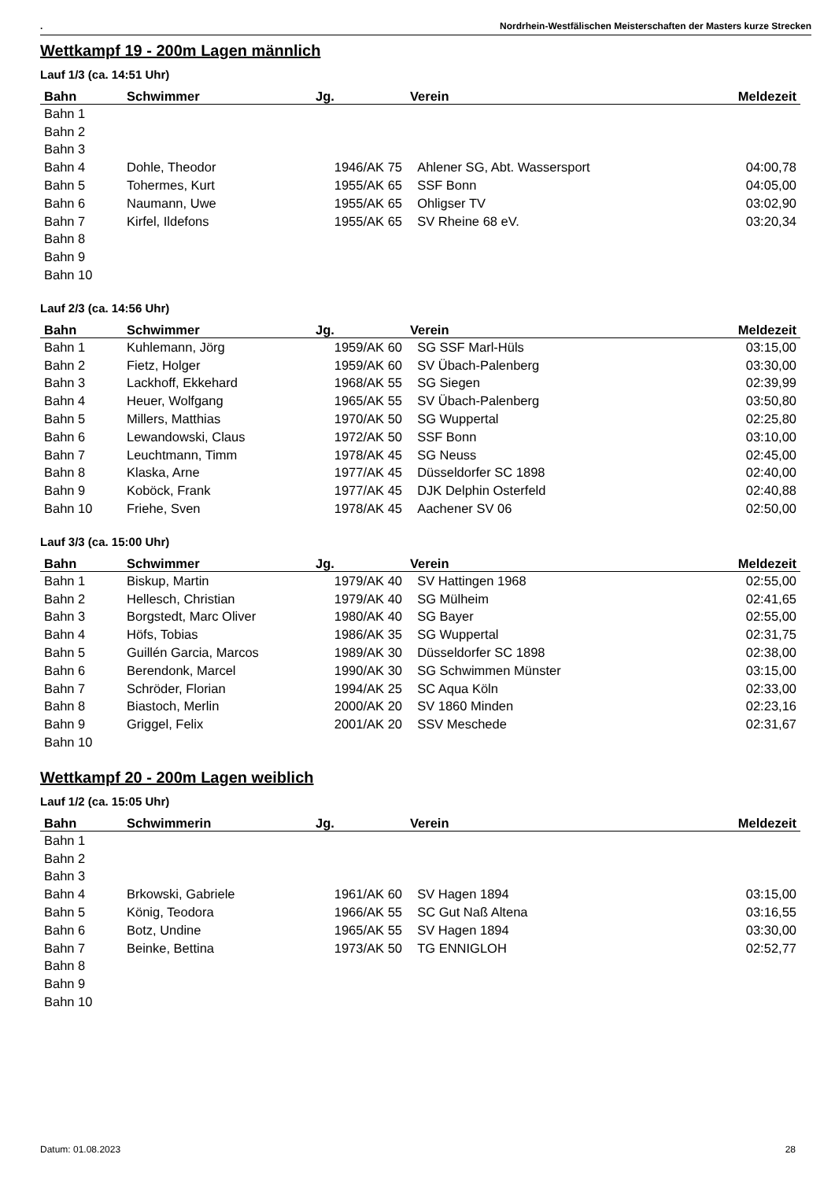. Nordrhein-Westfälischen Meisterschaften der Masters kurze Strecken
Wettkampf 19 - 200m Lagen männlich
Lauf 1/3 (ca. 14:51 Uhr)
| Bahn | Schwimmer | Jg. | Verein | Meldezeit |
| --- | --- | --- | --- | --- |
| Bahn 1 | | | | |
| Bahn 2 | | | | |
| Bahn 3 | | | | |
| Bahn 4 | Dohle, Theodor | 1946/AK 75 | Ahlener SG, Abt. Wassersport | 04:00,78 |
| Bahn 5 | Tohermes, Kurt | 1955/AK 65 | SSF Bonn | 04:05,00 |
| Bahn 6 | Naumann, Uwe | 1955/AK 65 | Ohligser TV | 03:02,90 |
| Bahn 7 | Kirfel, Ildefons | 1955/AK 65 | SV Rheine 68 eV. | 03:20,34 |
| Bahn 8 | | | | |
| Bahn 9 | | | | |
| Bahn 10 | | | | |
Lauf 2/3 (ca. 14:56 Uhr)
| Bahn | Schwimmer | Jg. | Verein | Meldezeit |
| --- | --- | --- | --- | --- |
| Bahn 1 | Kuhlemann, Jörg | 1959/AK 60 | SG SSF Marl-Hüls | 03:15,00 |
| Bahn 2 | Fietz, Holger | 1959/AK 60 | SV Übach-Palenberg | 03:30,00 |
| Bahn 3 | Lackhoff, Ekkehard | 1968/AK 55 | SG Siegen | 02:39,99 |
| Bahn 4 | Heuer, Wolfgang | 1965/AK 55 | SV Übach-Palenberg | 03:50,80 |
| Bahn 5 | Millers, Matthias | 1970/AK 50 | SG Wuppertal | 02:25,80 |
| Bahn 6 | Lewandowski, Claus | 1972/AK 50 | SSF Bonn | 03:10,00 |
| Bahn 7 | Leuchtmann, Timm | 1978/AK 45 | SG Neuss | 02:45,00 |
| Bahn 8 | Klaska, Arne | 1977/AK 45 | Düsseldorfer SC 1898 | 02:40,00 |
| Bahn 9 | Koböck, Frank | 1977/AK 45 | DJK Delphin Osterfeld | 02:40,88 |
| Bahn 10 | Friehe, Sven | 1978/AK 45 | Aachener SV 06 | 02:50,00 |
Lauf 3/3 (ca. 15:00 Uhr)
| Bahn | Schwimmer | Jg. | Verein | Meldezeit |
| --- | --- | --- | --- | --- |
| Bahn 1 | Biskup, Martin | 1979/AK 40 | SV Hattingen 1968 | 02:55,00 |
| Bahn 2 | Hellesch, Christian | 1979/AK 40 | SG Mülheim | 02:41,65 |
| Bahn 3 | Borgstedt, Marc Oliver | 1980/AK 40 | SG Bayer | 02:55,00 |
| Bahn 4 | Höfs, Tobias | 1986/AK 35 | SG Wuppertal | 02:31,75 |
| Bahn 5 | Guillén Garcia, Marcos | 1989/AK 30 | Düsseldorfer SC 1898 | 02:38,00 |
| Bahn 6 | Berendonk, Marcel | 1990/AK 30 | SG Schwimmen Münster | 03:15,00 |
| Bahn 7 | Schröder, Florian | 1994/AK 25 | SC Aqua Köln | 02:33,00 |
| Bahn 8 | Biastoch, Merlin | 2000/AK 20 | SV 1860 Minden | 02:23,16 |
| Bahn 9 | Griggel, Felix | 2001/AK 20 | SSV Meschede | 02:31,67 |
| Bahn 10 | | | | |
Wettkampf 20 - 200m Lagen weiblich
Lauf 1/2 (ca. 15:05 Uhr)
| Bahn | Schwimmerin | Jg. | Verein | Meldezeit |
| --- | --- | --- | --- | --- |
| Bahn 1 | | | | |
| Bahn 2 | | | | |
| Bahn 3 | | | | |
| Bahn 4 | Brkowski, Gabriele | 1961/AK 60 | SV Hagen 1894 | 03:15,00 |
| Bahn 5 | König, Teodora | 1966/AK 55 | SC Gut Naß Altena | 03:16,55 |
| Bahn 6 | Botz, Undine | 1965/AK 55 | SV Hagen 1894 | 03:30,00 |
| Bahn 7 | Beinke, Bettina | 1973/AK 50 | TG ENNIGLOH | 02:52,77 |
| Bahn 8 | | | | |
| Bahn 9 | | | | |
| Bahn 10 | | | | |
Datum: 01.08.2023 28